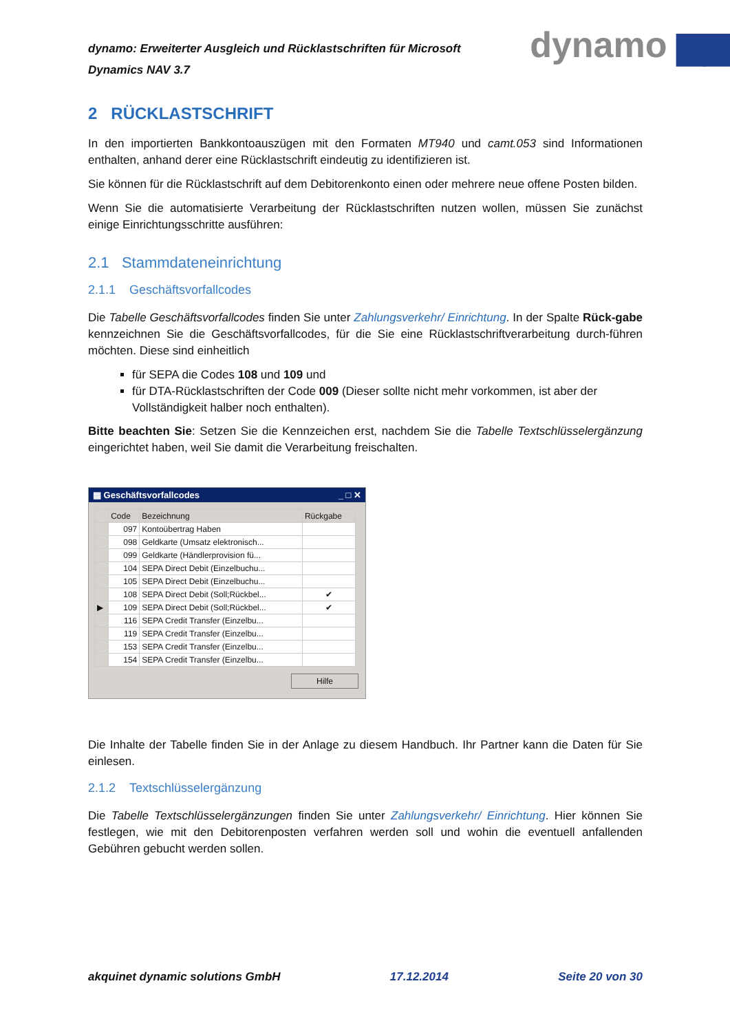dynamo: Erweiterter Ausgleich und Rücklastschriften für Microsoft Dynamics NAV 3.7
dynamo ▆▆
2 RÜCKLASTSCHRIFT
In den importierten Bankkontoauszügen mit den Formaten MT940 und camt.053 sind Informationen enthalten, anhand derer eine Rücklastschrift eindeutig zu identifizieren ist.
Sie können für die Rücklastschrift auf dem Debitorenkonto einen oder mehrere neue offene Posten bilden.
Wenn Sie die automatisierte Verarbeitung der Rücklastschriften nutzen wollen, müssen Sie zunächst einige Einrichtungsschritte ausführen:
2.1 Stammdateneinrichtung
2.1.1 Geschäftsvorfallcodes
Die Tabelle Geschäftsvorfallcodes finden Sie unter Zahlungsverkehr/ Einrichtung. In der Spalte Rück-gabe kennzeichnen Sie die Geschäftsvorfallcodes, für die Sie eine Rücklastschriftverarbeitung durch-führen möchten. Diese sind einheitlich
für SEPA die Codes 108 und 109 und
für DTA-Rücklastschriften der Code 009 (Dieser sollte nicht mehr vorkommen, ist aber der Vollständigkeit halber noch enthalten).
Bitte beachten Sie: Setzen Sie die Kennzeichen erst, nachdem Sie die Tabelle Textschlüsselergänzung eingerichtet haben, weil Sie damit die Verarbeitung freischalten.
▦ Geschäftsvorfallcodes _ □ ✕
| | Code | Bezeichnung | Rückgabe |
| --- | --- | --- | --- |
| | 097 | Kontoübertrag Haben | |
| | 098 | Geldkarte (Umsatz elektronisch... | |
| | 099 | Geldkarte (Händlerprovision fü... | |
| | 104 | SEPA Direct Debit (Einzelbuchu... | |
| | 105 | SEPA Direct Debit (Einzelbuchu... | |
| | 108 | SEPA Direct Debit (Soll;Rückbel... | ✔ |
| ▶ | 109 | SEPA Direct Debit (Soll;Rückbel... | ✔ |
| | 116 | SEPA Credit Transfer (Einzelbu... | |
| | 119 | SEPA Credit Transfer (Einzelbu... | |
| | 153 | SEPA Credit Transfer (Einzelbu... | |
| | 154 | SEPA Credit Transfer (Einzelbu... | |
Hilfe
Die Inhalte der Tabelle finden Sie in der Anlage zu diesem Handbuch. Ihr Partner kann die Daten für Sie einlesen.
2.1.2 Textschlüsselergänzung
Die Tabelle Textschlüsselergänzungen finden Sie unter Zahlungsverkehr/ Einrichtung. Hier können Sie festlegen, wie mit den Debitorenposten verfahren werden soll und wohin die eventuell anfallenden Gebühren gebucht werden sollen.
akquinet dynamic solutions GmbH 17.12.2014 Seite 20 von 30